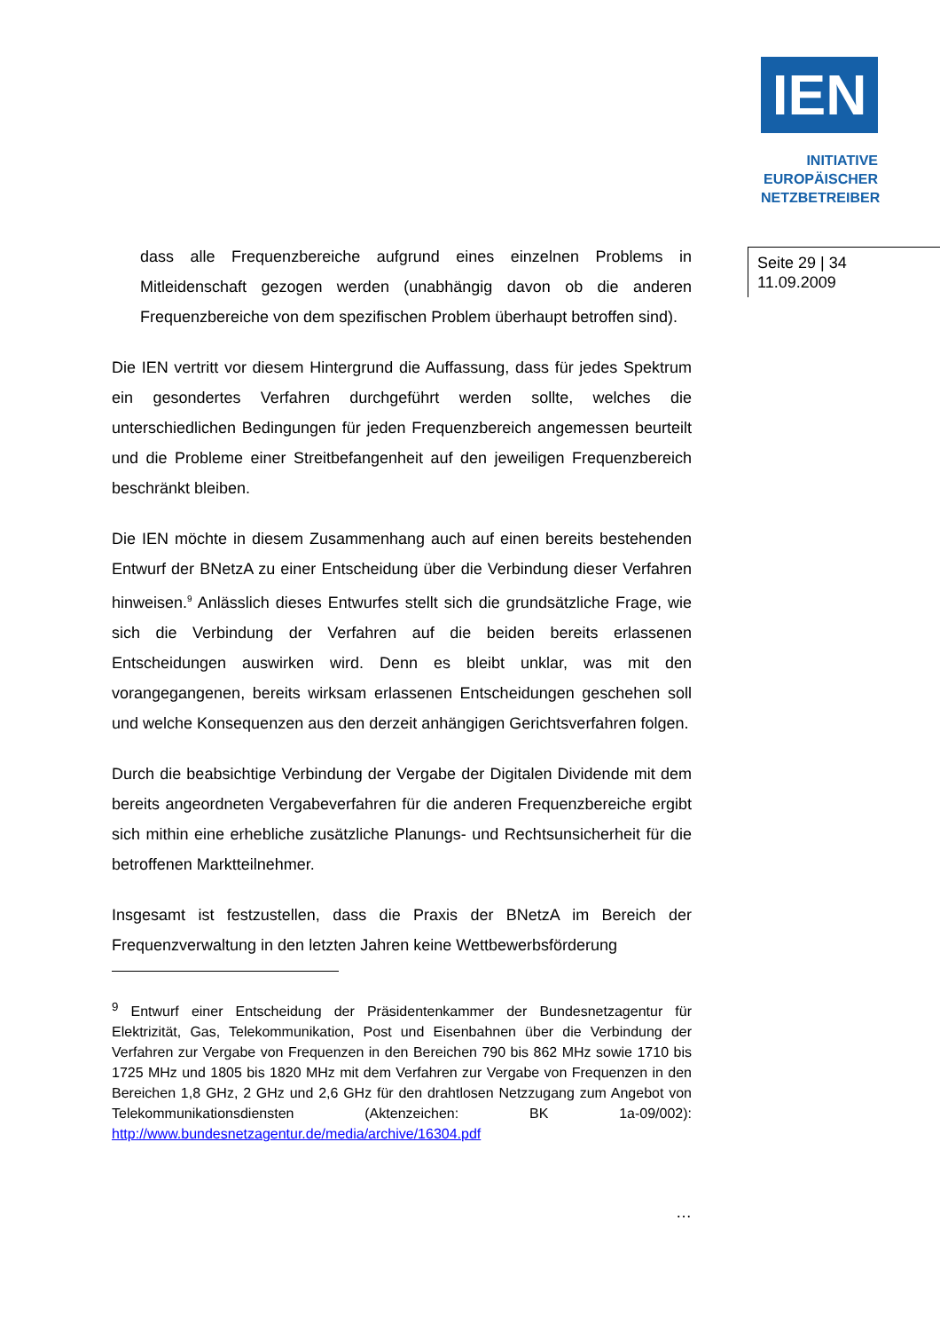IEN
INITIATIVE
EUROPÄISCHER
NETZBETREIBER
Seite 29 | 34
11.09.2009
dass alle Frequenzbereiche aufgrund eines einzelnen Problems in Mitleidenschaft gezogen werden (unabhängig davon ob die anderen Frequenzbereiche von dem spezifischen Problem überhaupt betroffen sind).
Die IEN vertritt vor diesem Hintergrund die Auffassung, dass für jedes Spektrum ein gesondertes Verfahren durchgeführt werden sollte, welches die unterschiedlichen Bedingungen für jeden Frequenzbereich angemessen beurteilt und die Probleme einer Streitbefangenheit auf den jeweiligen Frequenzbereich beschränkt bleiben.
Die IEN möchte in diesem Zusammenhang auch auf einen bereits bestehenden Entwurf der BNetzA zu einer Entscheidung über die Verbindung dieser Verfahren hinweisen.<sup>9</sup> Anlässlich dieses Entwurfes stellt sich die grundsätzliche Frage, wie sich die Verbindung der Verfahren auf die beiden bereits erlassenen Entscheidungen auswirken wird. Denn es bleibt unklar, was mit den vorangegangenen, bereits wirksam erlassenen Entscheidungen geschehen soll und welche Konsequenzen aus den derzeit anhängigen Gerichtsverfahren folgen.
Durch die beabsichtige Verbindung der Vergabe der Digitalen Dividende mit dem bereits angeordneten Vergabeverfahren für die anderen Frequenzbereiche ergibt sich mithin eine erhebliche zusätzliche Planungs- und Rechtsunsicherheit für die betroffenen Marktteilnehmer.
Insgesamt ist festzustellen, dass die Praxis der BNetzA im Bereich der Frequenzverwaltung in den letzten Jahren keine Wettbewerbsförderung
<sup>9</sup> Entwurf einer Entscheidung der Präsidentenkammer der Bundesnetzagentur für Elektrizität, Gas, Telekommunikation, Post und Eisenbahnen über die Verbindung der Verfahren zur Vergabe von Frequenzen in den Bereichen 790 bis 862 MHz sowie 1710 bis 1725 MHz und 1805 bis 1820 MHz mit dem Verfahren zur Vergabe von Frequenzen in den Bereichen 1,8 GHz, 2 GHz und 2,6 GHz für den drahtlosen Netzzugang zum Angebot von Telekommunikationsdiensten (Aktenzeichen: BK 1a-09/002): http://www.bundesnetzagentur.de/media/archive/16304.pdf
…